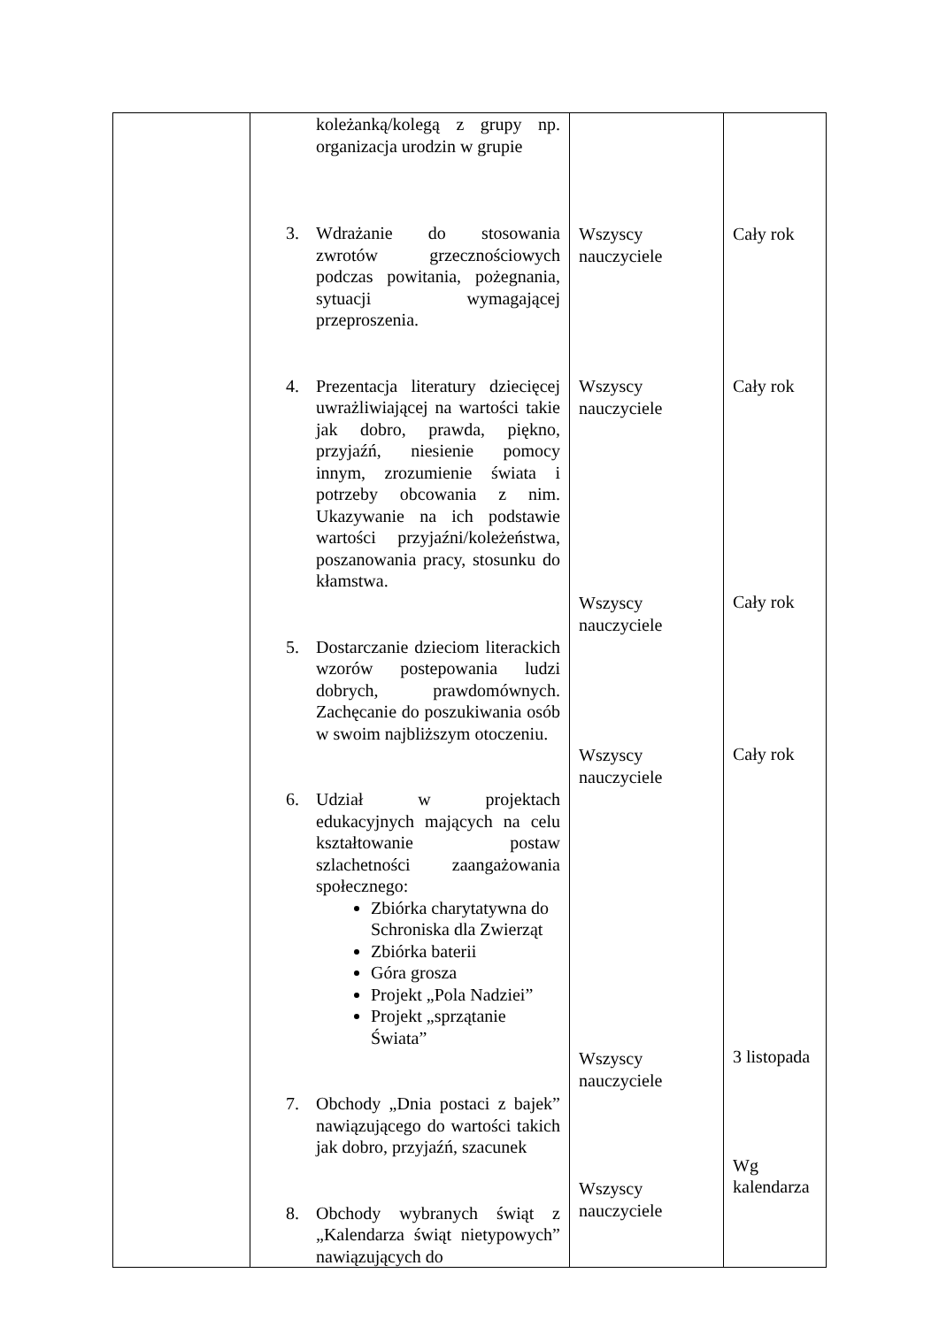| | koleżanką/kolegą z grupy np. organizacja urodzin w grupie 3. Wdrażanie do stosowania zwrotów grzecznościowych podczas powitania, pożegnania, sytuacji wymagającej przeproszenia. 4. Prezentacja literatury dziecięcej uwrażliwiającej na wartości takie jak dobro, prawda, piękno, przyjaźń, niesienie pomocy innym, zrozumienie świata i potrzeby obcowania z nim. Ukazywanie na ich podstawie wartości przyjaźni/koleżeństwa, poszanowania pracy, stosunku do kłamstwa. 5. Dostarczanie dzieciom literackich wzorów postepowania ludzi dobrych, prawdomównych. Zachęcanie do poszukiwania osób w swoim najbliższym otoczeniu. 6. Udział w projektach edukacyjnych mających na celu kształtowanie postaw szlachetności zaangażowania społecznego: Zbiórka charytatywna do Schroniska dla Zwierząt Zbiórka baterii Góra grosza Projekt „Pola Nadziei” Projekt „sprzątanie Świata” 7. Obchody „Dnia postaci z bajek” nawiązującego do wartości takich jak dobro, przyjaźń, szacunek 8. Obchody wybranych świąt z „Kalendarza świąt nietypowych” nawiązujących do | Wszyscy nauczyciele Wszyscy nauczyciele Wszyscy nauczyciele Wszyscy nauczyciele Wszyscy nauczyciele Wszyscy nauczyciele | Cały rok Cały rok Cały rok Cały rok 3 listopada Wg kalendarza |